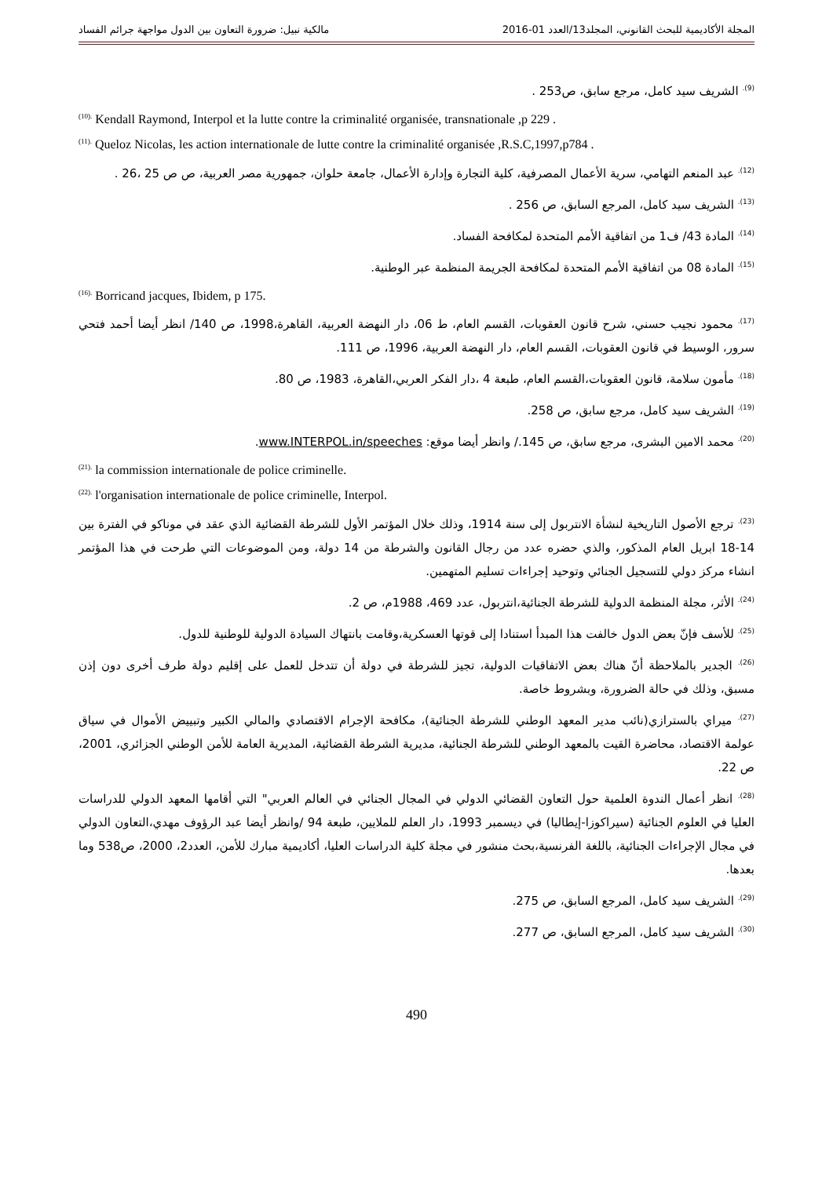المجلة الأكاديمية للبحث القانوني، المجلد13/العدد 01-2016 مالكية نبيل: ضرورة التعاون بين الدول مواجهة جرائم الفساد
<sup>(9).</sup> الشريف سيد كامل، مرجع سابق، ص253 .
<sup>(10).</sup> Kendall Raymond, Interpol et la lutte contre la criminalité organisée, transnationale ,p 229 .
<sup>(11).</sup> Queloz Nicolas, les action internationale de lutte contre la criminalité organisée ,R.S.C,1997,p784 .
<sup>(12).</sup> عبد المنعم التهامي، سرية الأعمال المصرفية، كلية التجارة وإدارة الأعمال، جامعة حلوان، جمهورية مصر العربية، ص ص 25 ،26 .
<sup>(13).</sup> الشريف سيد كامل، المرجع السابق، ص 256 .
<sup>(14).</sup> المادة 43/ ف1 من اتفاقية الأمم المتحدة لمكافحة الفساد.
<sup>(15).</sup> المادة 08 من اتفاقية الأمم المتحدة لمكافحة الجريمة المنظمة عبر الوطنية.
<sup>(16).</sup> Borricand jacques, Ibidem, p 175.
<sup>(17).</sup> محمود نجيب حسني، شرح قانون العقوبات، القسم العام، ط 06، دار النهضة العربية، القاهرة،1998، ص 140/ انظر أيضا أحمد فتحي سرور، الوسيط في قانون العقوبات، القسم العام، دار النهضة العربية، 1996، ص 111.
<sup>(18).</sup> مأمون سلامة، قانون العقوبات،القسم العام، طبعة 4 ،دار الفكر العربي،القاهرة، 1983، ص 80.
<sup>(19).</sup> الشريف سيد كامل، مرجع سابق، ص 258.
<sup>(20).</sup> محمد الامين البشرى، مرجع سابق، ص 145./ وانظر أيضا موقع: www.INTERPOL.in/speeches.
<sup>(21).</sup> la commission internationale de police criminelle.
<sup>(22).</sup> l'organisation internationale de police criminelle, Interpol.
<sup>(23).</sup> ترجع الأصول التاريخية لنشأة الانتربول إلى سنة 1914، وذلك خلال المؤتمر الأول للشرطة القضائية الذي عقد في موناكو في الفترة بين 14-18 ابريل العام المذكور، والذي حضره عدد من رجال القانون والشرطة من 14 دولة، ومن الموضوعات التي طرحت في هذا المؤتمر انشاء مركز دولي للتسجيل الجنائي وتوحيد إجراءات تسليم المتهمين.
<sup>(24).</sup> الأثر، مجلة المنظمة الدولية للشرطة الجنائية،انتربول، عدد 469، 1988م، ص 2.
<sup>(25).</sup> للأسف فإنّ بعض الدول خالفت هذا المبدأ استنادا إلى قوتها العسكرية،وقامت بانتهاك السيادة الدولية للوطنية للدول.
<sup>(26).</sup> الجدير بالملاحظة أنّ هناك بعض الاتفاقيات الدولية، تجيز للشرطة في دولة أن تتدخل للعمل على إقليم دولة طرف أخرى دون إذن مسبق، وذلك في حالة الضرورة، وبشروط خاصة.
<sup>(27).</sup> ميراي بالسترازي(نائب مدير المعهد الوطني للشرطة الجنائية)، مكافحة الإجرام الاقتصادي والمالي الكبير وتبييض الأموال في سياق عولمة الاقتصاد، محاضرة القيت بالمعهد الوطني للشرطة الجنائية، مديرية الشرطة القضائية، المديرية العامة للأمن الوطني الجزائري، 2001، ص 22.
<sup>(28).</sup> انظر أعمال الندوة العلمية حول التعاون القضائي الدولي في المجال الجنائي في العالم العربي" التي أقامها المعهد الدولي للدراسات العليا في العلوم الجنائية (سيراكوزا-إيطاليا) في ديسمبر 1993، دار العلم للملايين، طبعة 94 /وانظر أيضا عبد الرؤوف مهدي،التعاون الدولي في مجال الإجراءات الجنائية، باللغة الفرنسية،بحث منشور في مجلة كلية الدراسات العليا، أكاديمية مبارك للأمن، العدد2، 2000، ص538 وما بعدها.
<sup>(29).</sup> الشريف سيد كامل، المرجع السابق، ص 275.
<sup>(30).</sup> الشريف سيد كامل، المرجع السابق، ص 277.
490